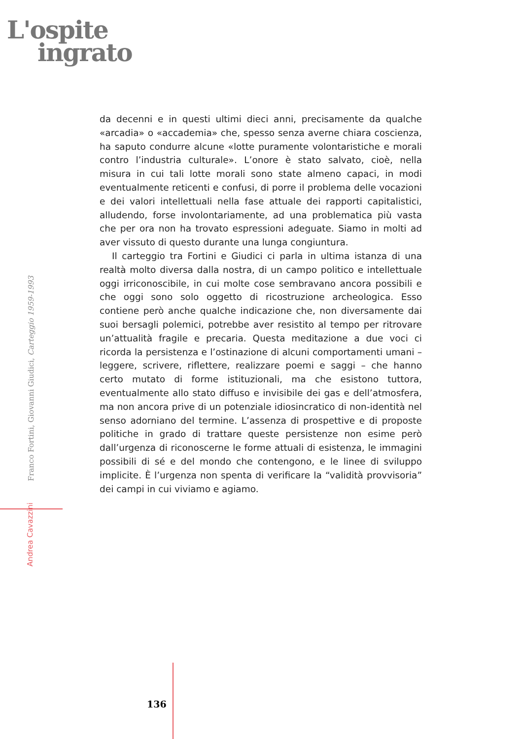L'ospite
ingrato
da decenni e in questi ultimi dieci anni, precisamente da qualche «arcadia» o «accademia» che, spesso senza averne chiara coscienza, ha saputo condurre alcune «lotte puramente volontaristiche e morali contro l’industria culturale». L’onore è stato salvato, cioè, nella misura in cui tali lotte morali sono state almeno capaci, in modi eventualmente reticenti e confusi, di porre il problema delle vocazioni e dei valori intellettuali nella fase attuale dei rapporti capitalistici, alludendo, forse involontariamente, ad una problematica più vasta che per ora non ha trovato espressioni adeguate. Siamo in molti ad aver vissuto di questo durante una lunga congiuntura.
Il carteggio tra Fortini e Giudici ci parla in ultima istanza di una realtà molto diversa dalla nostra, di un campo politico e intellettuale oggi irriconoscibile, in cui molte cose sembravano ancora possibili e che oggi sono solo oggetto di ricostruzione archeologica. Esso contiene però anche qualche indicazione che, non diversamente dai suoi bersagli polemici, potrebbe aver resistito al tempo per ritrovare un’attualità fragile e precaria. Questa meditazione a due voci ci ricorda la persistenza e l’ostinazione di alcuni comportamenti umani – leggere, scrivere, riflettere, realizzare poemi e saggi – che hanno certo mutato di forme istituzionali, ma che esistono tuttora, eventualmente allo stato diffuso e invisibile dei gas e dell’atmosfera, ma non ancora prive di un potenziale idiosincratico di non-identità nel senso adorniano del termine. L’assenza di prospettive e di proposte politiche in grado di trattare queste persistenze non esime però dall’urgenza di riconoscerne le forme attuali di esistenza, le immagini possibili di sé e del mondo che contengono, e le linee di sviluppo implicite. È l’urgenza non spenta di verificare la “validità provvisoria” dei campi in cui viviamo e agiamo.
Franco Fortini, Giovanni Giudici, Carteggio 1959-1993
Andrea Cavazzini
136